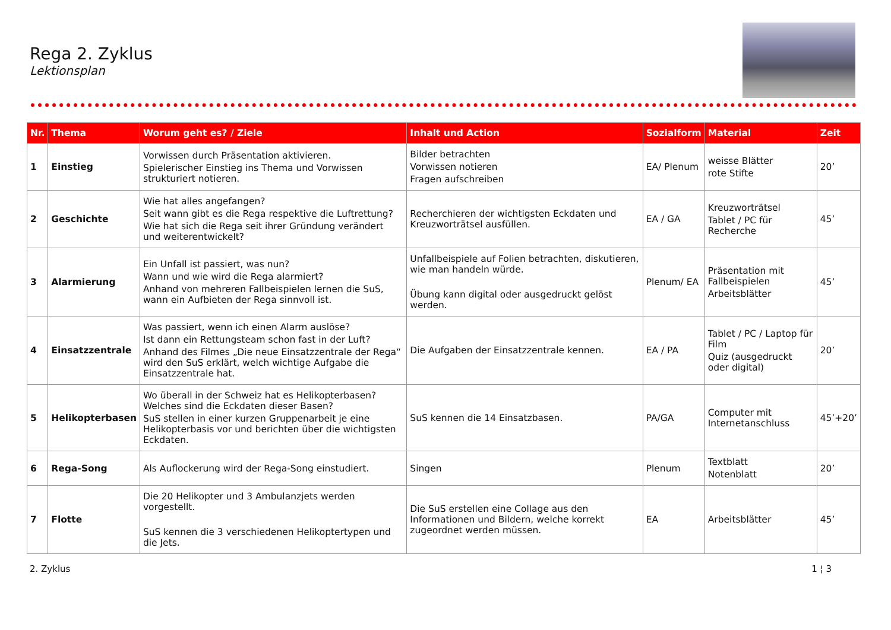Rega 2. Zyklus
Lektionsplan
| Nr. | Thema | Worum geht es? / Ziele | Inhalt und Action | Sozialform | Material | Zeit |
| --- | --- | --- | --- | --- | --- | --- |
| 1 | Einstieg | Vorwissen durch Präsentation aktivieren. Spielerischer Einstieg ins Thema und Vorwissen strukturiert notieren. | Bilder betrachten Vorwissen notieren Fragen aufschreiben | EA/ Plenum | weisse Blätter rote Stifte | 20’ |
| 2 | Geschichte | Wie hat alles angefangen? Seit wann gibt es die Rega respektive die Luftrettung? Wie hat sich die Rega seit ihrer Gründung verändert und weiterentwickelt? | Recherchieren der wichtigsten Eckdaten und Kreuzworträtsel ausfüllen. | EA / GA | Kreuzworträtsel Tablet / PC für Recherche | 45’ |
| 3 | Alarmierung | Ein Unfall ist passiert, was nun? Wann und wie wird die Rega alarmiert? Anhand von mehreren Fallbeispielen lernen die SuS, wann ein Aufbieten der Rega sinnvoll ist. | Unfallbeispiele auf Folien betrachten, diskutieren, wie man handeln würde. Übung kann digital oder ausgedruckt gelöst werden. | Plenum/ EA | Präsentation mit Fallbeispielen Arbeitsblätter | 45’ |
| 4 | Einsatzzentrale | Was passiert, wenn ich einen Alarm auslöse? Ist dann ein Rettungsteam schon fast in der Luft? Anhand des Filmes „Die neue Einsatzzentrale der Rega“ wird den SuS erklärt, welch wichtige Aufgabe die Einsatzzentrale hat. | Die Aufgaben der Einsatzzentrale kennen. | EA / PA | Tablet / PC / Laptop für Film Quiz (ausgedruckt oder digital) | 20’ |
| 5 | Helikopterbasen | Wo überall in der Schweiz hat es Helikopterbasen? Welches sind die Eckdaten dieser Basen? SuS stellen in einer kurzen Gruppenarbeit je eine Helikopterbasis vor und berichten über die wichtigsten Eckdaten. | SuS kennen die 14 Einsatzbasen. | PA/GA | Computer mit Internetanschluss | 45’+20’ |
| 6 | Rega-Song | Als Auflockerung wird der Rega-Song einstudiert. | Singen | Plenum | Textblatt Notenblatt | 20’ |
| 7 | Flotte | Die 20 Helikopter und 3 Ambulanzjets werden vorgestellt. SuS kennen die 3 verschiedenen Helikoptertypen und die Jets. | Die SuS erstellen eine Collage aus den Informationen und Bildern, welche korrekt zugeordnet werden müssen. | EA | Arbeitsblätter | 45’ |
2. Zyklus 1 ¦ 3